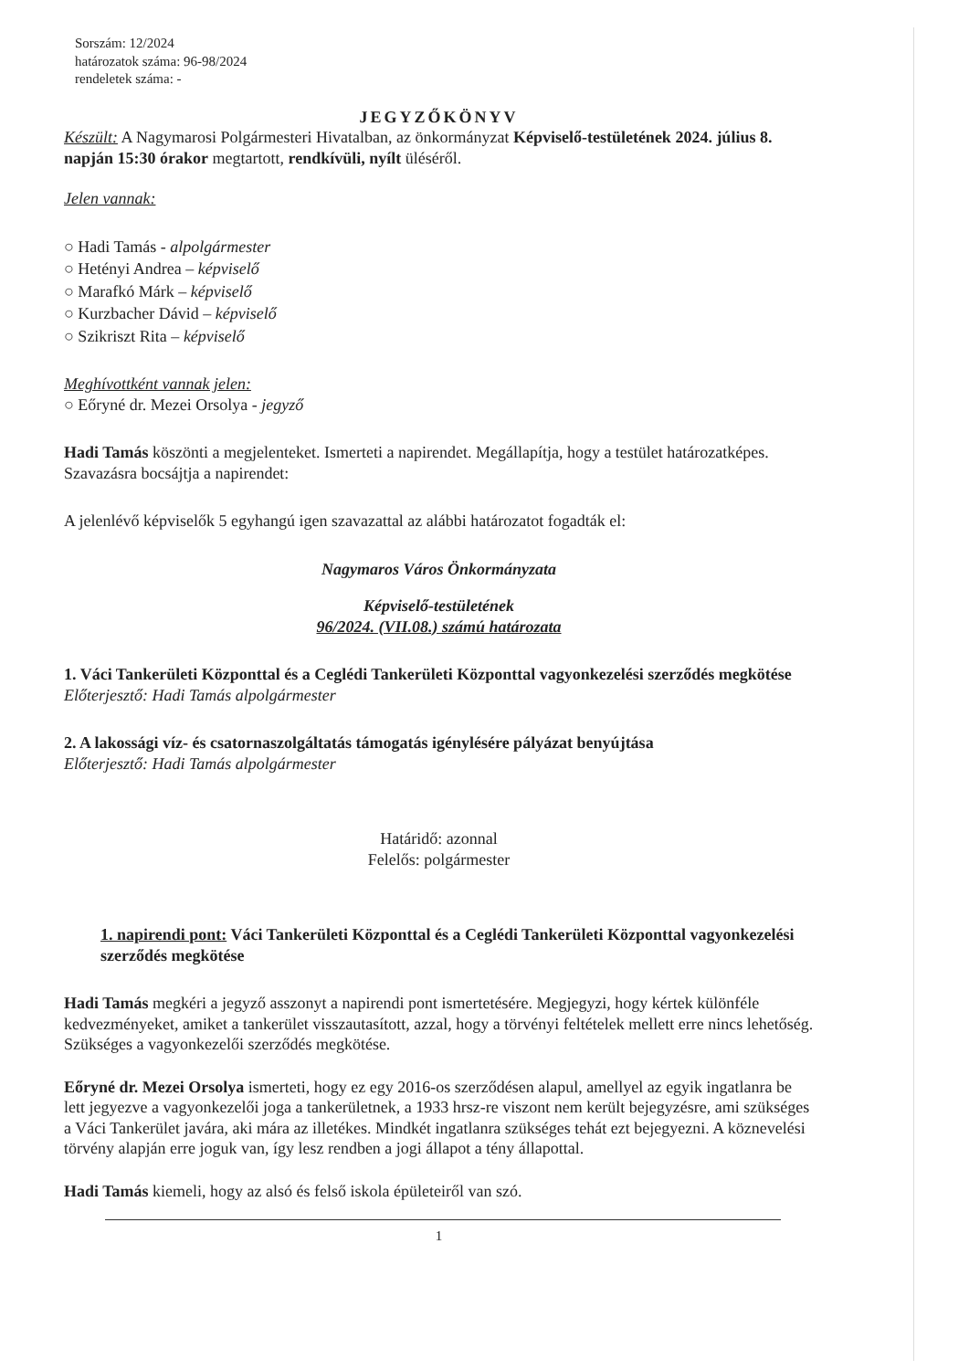Sorszám: 12/2024
határozatok száma: 96-98/2024
rendeletek száma: -
JEGYZŐKÖNYV
Készült: A Nagymarosi Polgármesteri Hivatalban, az önkormányzat Képviselő-testületének 2024. július 8. napján 15:30 órakor megtartott, rendkívüli, nyílt üléséről.
Jelen vannak:
○ Hadi Tamás - alpolgármester
○ Hetényi Andrea – képviselő
○ Marafkó Márk – képviselő
○ Kurzbacher Dávid – képviselő
○ Szikriszt Rita – képviselő
Meghívottként vannak jelen:
○ Eőryné dr. Mezei Orsolya - jegyző
Hadi Tamás köszönti a megjelenteket. Ismerteti a napirendet. Megállapítja, hogy a testület határozatképes.
Szavazásra bocsájtja a napirendet:
A jelenlévő képviselők 5 egyhangú igen szavazattal az alábbi határozatot fogadták el:
Nagymaros Város Önkormányzata
Képviselő-testületének
96/2024. (VII.08.) számú határozata
1. Váci Tankerületi Központtal és a Ceglédi Tankerületi Központtal vagyonkezelési szerződés megkötése
Előterjesztő: Hadi Tamás alpolgármester
2. A lakossági víz- és csatornaszolgáltatás támogatás igénylésére pályázat benyújtása
Előterjesztő: Hadi Tamás alpolgármester
Határidő: azonnal
Felelős: polgármester
1. napirendi pont: Váci Tankerületi Központtal és a Ceglédi Tankerületi Központtal vagyonkezelési szerződés megkötése
Hadi Tamás megkéri a jegyző asszonyt a napirendi pont ismertetésére. Megjegyzi, hogy kértek különféle kedvezményeket, amiket a tankerület visszautasított, azzal, hogy a törvényi feltételek mellett erre nincs lehetőség. Szükséges a vagyonkezelői szerződés megkötése.
Eőryné dr. Mezei Orsolya ismerteti, hogy ez egy 2016-os szerződésen alapul, amellyel az egyik ingatlanra be lett jegyezve a vagyonkezelői joga a tankerületnek, a 1933 hrsz-re viszont nem került bejegyzésre, ami szükséges a Váci Tankerület javára, aki mára az illetékes. Mindkét ingatlanra szükséges tehát ezt bejegyezni. A köznevelési törvény alapján erre joguk van, így lesz rendben a jogi állapot a tény állapottal.
Hadi Tamás kiemeli, hogy az alsó és felső iskola épületeiről van szó.
1